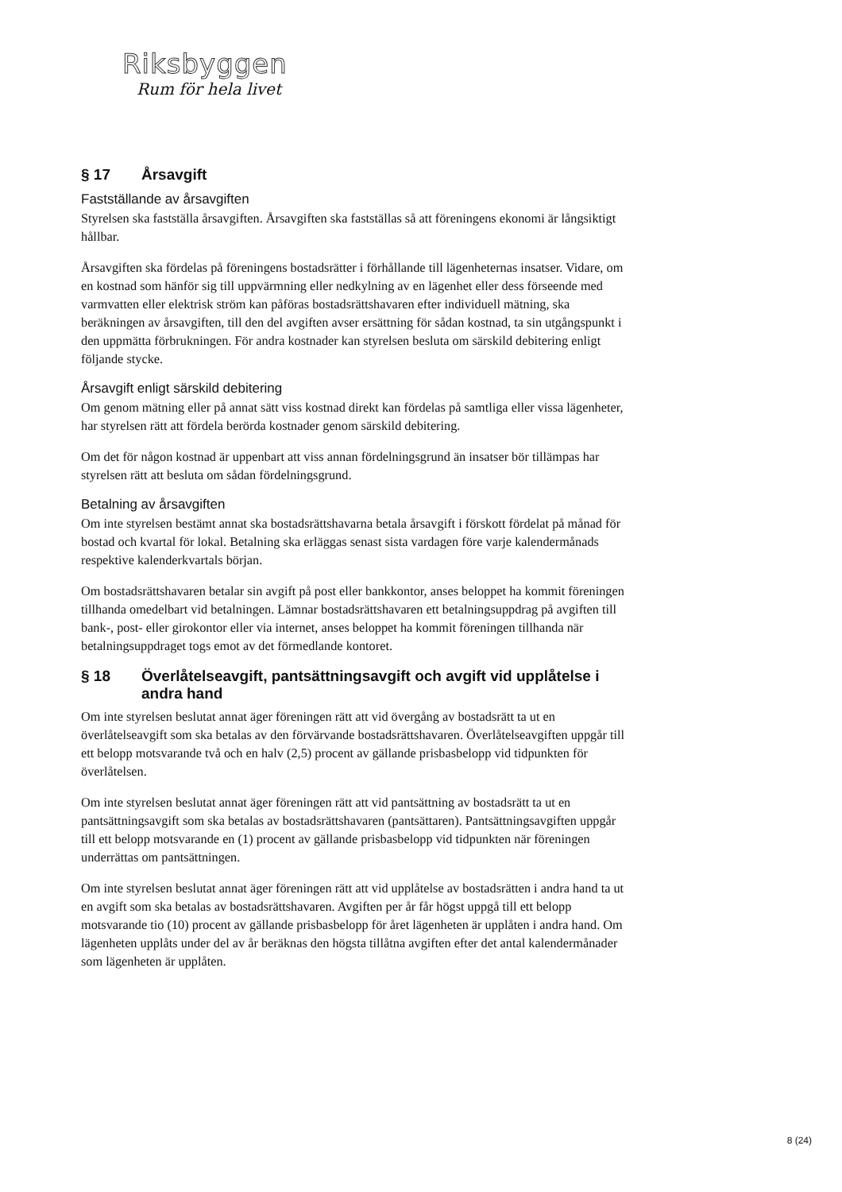Riksbyggen
Rum för hela livet
§ 17 Årsavgift
Fastställande av årsavgiften
Styrelsen ska fastställa årsavgiften. Årsavgiften ska fastställas så att föreningens ekonomi är långsiktigt hållbar.
Årsavgiften ska fördelas på föreningens bostadsrätter i förhållande till lägenheternas insatser. Vidare, om en kostnad som hänför sig till uppvärmning eller nedkylning av en lägenhet eller dess förseende med varmvatten eller elektrisk ström kan påföras bostadsrättshavaren efter individuell mätning, ska beräkningen av årsavgiften, till den del avgiften avser ersättning för sådan kostnad, ta sin utgångspunkt i den uppmätta förbrukningen. För andra kostnader kan styrelsen besluta om särskild debitering enligt följande stycke.
Årsavgift enligt särskild debitering
Om genom mätning eller på annat sätt viss kostnad direkt kan fördelas på samtliga eller vissa lägenheter, har styrelsen rätt att fördela berörda kostnader genom särskild debitering.
Om det för någon kostnad är uppenbart att viss annan fördelningsgrund än insatser bör tillämpas har styrelsen rätt att besluta om sådan fördelningsgrund.
Betalning av årsavgiften
Om inte styrelsen bestämt annat ska bostadsrättshavarna betala årsavgift i förskott fördelat på månad för bostad och kvartal för lokal. Betalning ska erläggas senast sista vardagen före varje kalendermånads respektive kalenderkvartals början.
Om bostadsrättshavaren betalar sin avgift på post eller bankkontor, anses beloppet ha kommit föreningen tillhanda omedelbart vid betalningen. Lämnar bostadsrättshavaren ett betalningsuppdrag på avgiften till bank-, post- eller girokontor eller via internet, anses beloppet ha kommit föreningen tillhanda när betalningsuppdraget togs emot av det förmedlande kontoret.
§ 18 Överlåtelseavgift, pantsättningsavgift och avgift vid upplåtelse i andra hand
Om inte styrelsen beslutat annat äger föreningen rätt att vid övergång av bostadsrätt ta ut en överlåtelseavgift som ska betalas av den förvärvande bostadsrättshavaren. Överlåtelseavgiften uppgår till ett belopp motsvarande två och en halv (2,5) procent av gällande prisbasbelopp vid tidpunkten för överlåtelsen.
Om inte styrelsen beslutat annat äger föreningen rätt att vid pantsättning av bostadsrätt ta ut en pantsättningsavgift som ska betalas av bostadsrättshavaren (pantsättaren). Pantsättningsavgiften uppgår till ett belopp motsvarande en (1) procent av gällande prisbasbelopp vid tidpunkten när föreningen underrättas om pantsättningen.
Om inte styrelsen beslutat annat äger föreningen rätt att vid upplåtelse av bostadsrätten i andra hand ta ut en avgift som ska betalas av bostadsrättshavaren. Avgiften per år får högst uppgå till ett belopp motsvarande tio (10) procent av gällande prisbasbelopp för året lägenheten är upplåten i andra hand. Om lägenheten upplåts under del av år beräknas den högsta tillåtna avgiften efter det antal kalendermånader som lägenheten är upplåten.
8 (24)